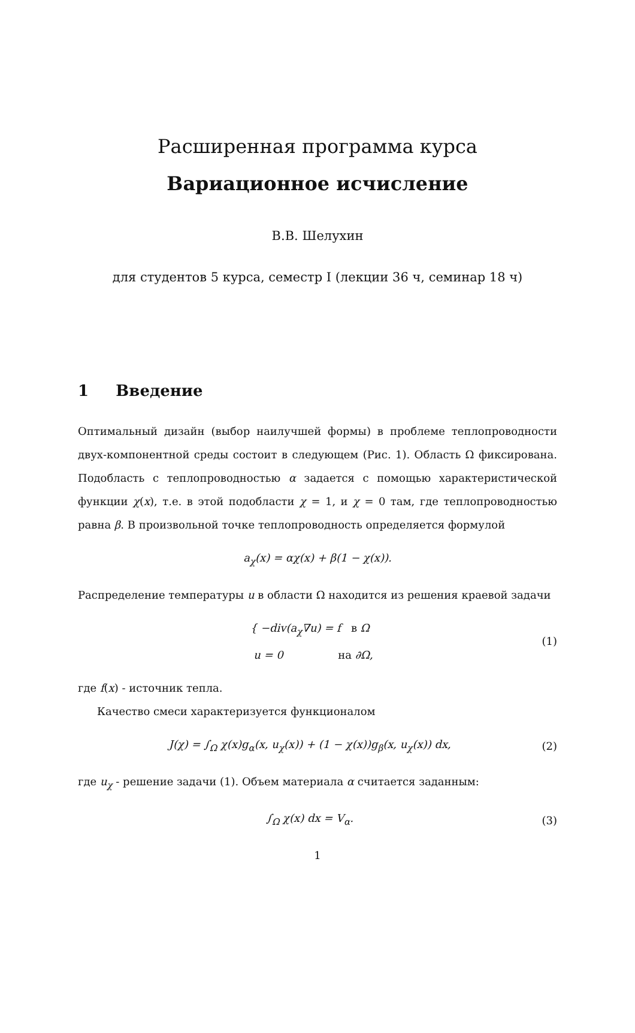Расширенная программа курса
Вариационное исчисление
В.В. Шелухин
для студентов 5 курса, семестр I (лекции 36 ч, семинар 18 ч)
1 Введение
Оптимальный дизайн (выбор наилучшей формы) в проблеме теплопроводности двух-компонентной среды состоит в следующем (Рис. 1). Область Ω фиксирована. Подобласть с теплопроводностью α задается с помощью характеристической функции χ(x), т.е. в этой подобласти χ = 1, и χ = 0 там, где теплопроводностью равна β. В произвольной точке теплопроводность определяется формулой
a<sub>χ</sub>(x) = αχ(x) + β(1 − χ(x)).
Распределение температуры u в области Ω находится из решения краевой задачи
{ −div(a<sub>χ</sub>∇u) = f в Ω
u = 0 на ∂Ω, (1)
где f(x) - источник тепла.
Качество смеси характеризуется функционалом
J(χ) = ∫<sub>Ω</sub> χ(x)g<sub>α</sub>(x, u<sub>χ</sub>(x)) + (1 − χ(x))g<sub>β</sub>(x, u<sub>χ</sub>(x)) dx, (2)
где u<sub>χ</sub> - решение задачи (1). Объем материала α считается заданным:
∫<sub>Ω</sub> χ(x) dx = V<sub>α</sub>. (3)
1